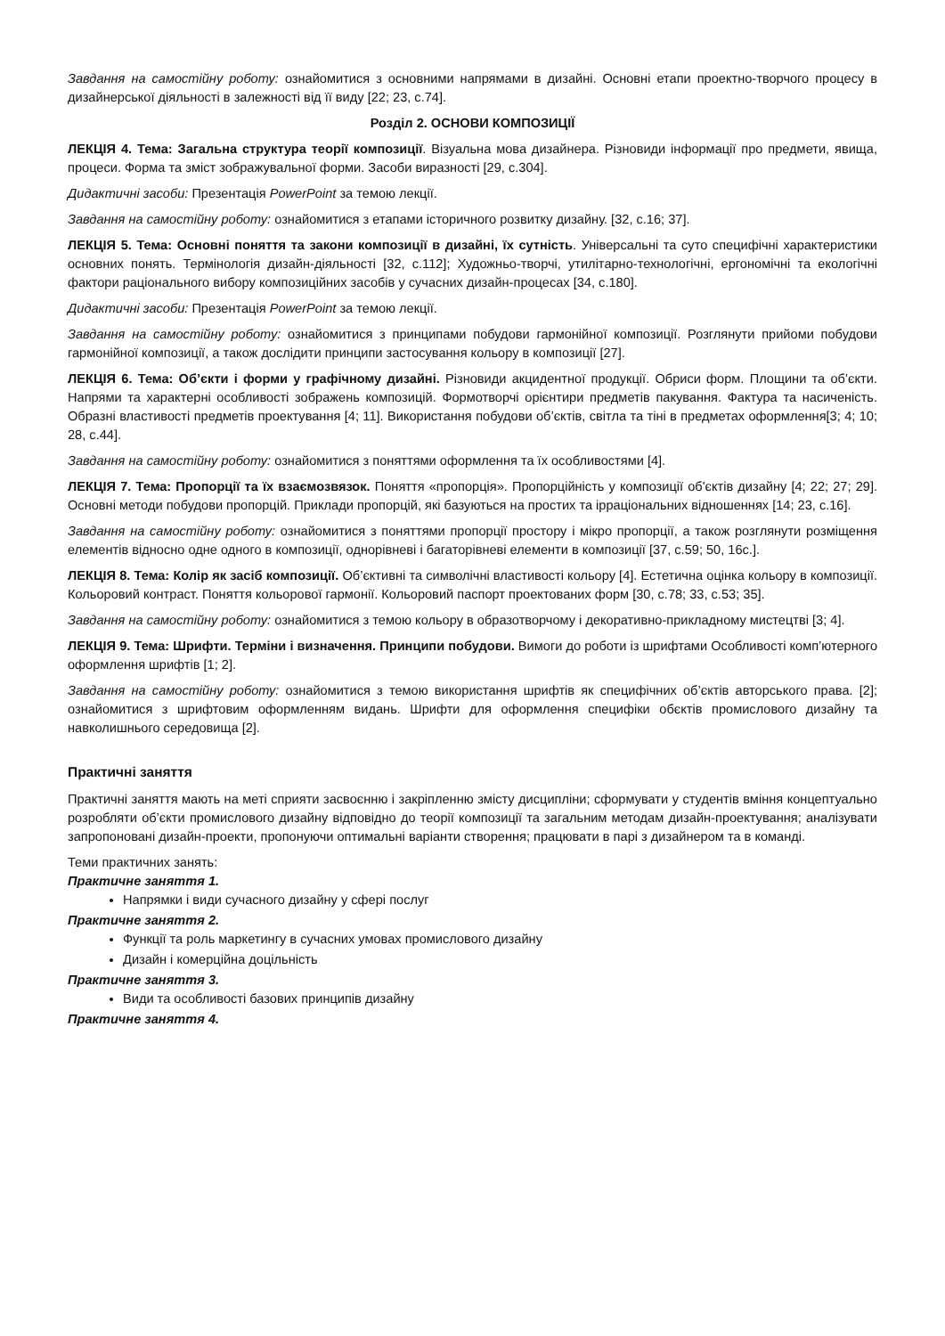Завдання на самостійну роботу: ознайомитися з основними напрямами в дизайні. Основні етапи проектно-творчого процесу в дизайнерської діяльності в залежності від її виду [22; 23, с.74].
Розділ 2. ОСНОВИ КОМПОЗИЦІЇ
ЛЕКЦІЯ 4. Тема: Загальна структура теорії композиції. Візуальна мова дизайнера. Різновиди інформації про предмети, явища, процеси. Форма та зміст зображувальної форми. Засоби виразності [29, с.304].
Дидактичні засоби: Презентація PowerPoint за темою лекції.
Завдання на самостійну роботу: ознайомитися з етапами історичного розвитку дизайну. [32, с.16; 37].
ЛЕКЦІЯ 5. Тема: Основні поняття та закони композиції в дизайні, їх сутність. Універсальні та суто специфічні характеристики основних понять. Термінологія дизайн-діяльності [32, с.112]; Художньо-творчі, утилітарно-технологічні, ергономічні та екологічні фактори раціонального вибору композиційних засобів у сучасних дизайн-процесах [34, с.180].
Дидактичні засоби: Презентація PowerPoint за темою лекції.
Завдання на самостійну роботу: ознайомитися з принципами побудови гармонійної композиції. Розглянути прийоми побудови гармонійної композиції, а також дослідити принципи застосування кольору в композиції [27].
ЛЕКЦІЯ 6. Тема: Об’єкти і форми у графічному дизайні. Різновиди акцидентної продукції. Обриси форм. Площини та об’єкти. Напрями та характерні особливості зображень композицій. Формотворчі орієнтири предметів пакування. Фактура та насиченість. Образні властивості предметів проектування [4; 11]. Використання побудови об’єктів, світла та тіні в предметах оформлення[3; 4; 10; 28, с.44].
Завдання на самостійну роботу: ознайомитися з поняттями оформлення та їх особливостями [4].
ЛЕКЦІЯ 7. Тема: Пропорції та їх взаємозвязок. Поняття «пропорція». Пропорційність у композиції об'єктів дизайну [4; 22; 27; 29]. Основні методи побудови пропорцій. Приклади пропорцій, які базуються на простих та ірраціональних відношеннях [14; 23, с.16].
Завдання на самостійну роботу: ознайомитися з поняттями пропорції простору і мікро пропорції, а також розглянути розміщення елементів відносно одне одного в композиції, однорівневі і багаторівневі елементи в композиції [37, с.59; 50, 16с.].
ЛЕКЦІЯ 8. Тема: Колір як засіб композиції. Об’єктивні та символічні властивості кольору [4]. Естетична оцінка кольору в композиції. Кольоровий контраст. Поняття кольорової гармонії. Кольоровий паспорт проектованих форм [30, с.78; 33, с.53; 35].
Завдання на самостійну роботу: ознайомитися з темою кольору в образотворчому і декоративно-прикладному мистецтві [3; 4].
ЛЕКЦІЯ 9. Тема: Шрифти. Терміни і визначення. Принципи побудови. Вимоги до роботи із шрифтами Особливості комп’ютерного оформлення шрифтів [1; 2].
Завдання на самостійну роботу: ознайомитися з темою використання шрифтів як специфічних об’єктів авторського права. [2]; ознайомитися з шрифтовим оформленням видань. Шрифти для оформлення специфіки обєктів промислового дизайну та навколишнього середовища [2].
Практичні заняття
Практичні заняття мають на меті сприяти засвоєнню і закріпленню змісту дисципліни; сформувати у студентів вміння концептуально розробляти об’єкти промислового дизайну відповідно до теорії композиції та загальним методам дизайн-проектування; аналізувати запропоновані дизайн-проекти, пропонуючи оптимальні варіанти створення; працювати в парі з дизайнером та в команді.
Теми практичних занять:
Практичне заняття 1.
Напрямки і види сучасного дизайну у сфері послуг
Практичне заняття 2.
Функції та роль маркетингу в сучасних умовах промислового дизайну
Дизайн і комерційна доцільність
Практичне заняття 3.
Види та особливості базових принципів дизайну
Практичне заняття 4.